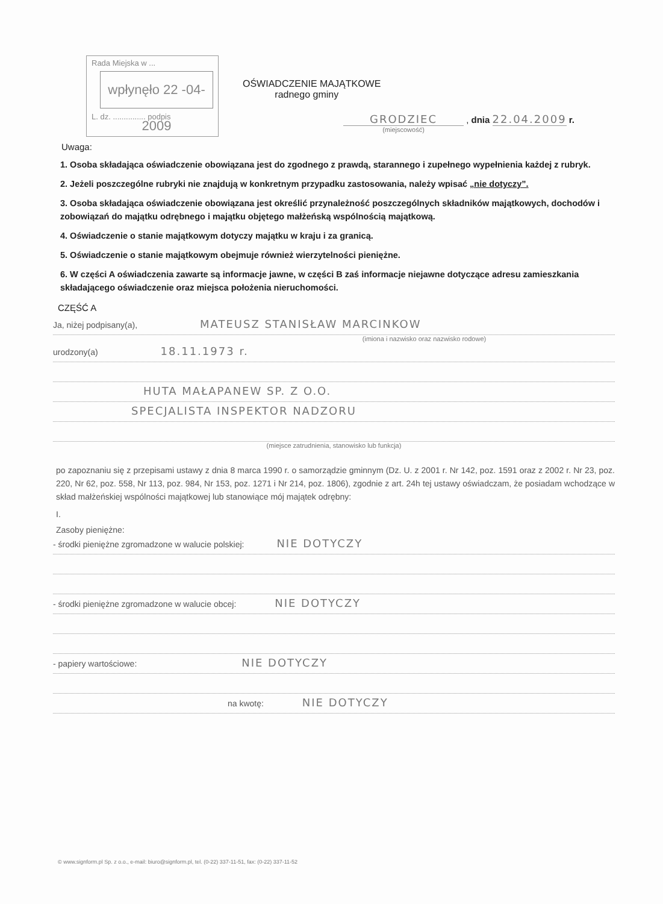Rada Miejska w ...
wpłynęło 22 -04- 2009
L. dz. ............... podpis
OŚWIADCZENIE MAJĄTKOWE
radnego gminy
GRODZIEC , dnia 22.04.2009 r.
(miejscowość)
Uwaga:
1. Osoba składająca oświadczenie obowiązana jest do zgodnego z prawdą, starannego i zupełnego wypełnienia każdej z rubryk.
2. Jeżeli poszczególne rubryki nie znajdują w konkretnym przypadku zastosowania, należy wpisać „nie dotyczy”.
3. Osoba składająca oświadczenie obowiązana jest określić przynależność poszczególnych składników majątkowych, dochodów i zobowiązań do majątku odrębnego i majątku objętego małżeńską wspólnością majątkową.
4. Oświadczenie o stanie majątkowym dotyczy majątku w kraju i za granicą.
5. Oświadczenie o stanie majątkowym obejmuje również wierzytelności pieniężne.
6. W części A oświadczenia zawarte są informacje jawne, w części B zaś informacje niejawne dotyczące adresu zamieszkania składającego oświadczenie oraz miejsca położenia nieruchomości.
CZĘŚĆ A
Ja, niżej podpisany(a), MATEUSZ STANISŁAW MARCINKOW
(imiona i nazwisko oraz nazwisko rodowe)
urodzony(a) 18.11.1973 r.
HUTA MAŁAPANEW SP. Z O.O.
SPECJALISTA INSPEKTOR NADZORU
(miejsce zatrudnienia, stanowisko lub funkcja)
po zapoznaniu się z przepisami ustawy z dnia 8 marca 1990 r. o samorządzie gminnym (Dz. U. z 2001 r. Nr 142, poz. 1591 oraz z 2002 r. Nr 23, poz. 220, Nr 62, poz. 558, Nr 113, poz. 984, Nr 153, poz. 1271 i Nr 214, poz. 1806), zgodnie z art. 24h tej ustawy oświadczam, że posiadam wchodzące w skład małżeńskiej wspólności majątkowej lub stanowiące mój majątek odrębny:
I.
Zasoby pieniężne:
- środki pieniężne zgromadzone w walucie polskiej: NIE DOTYCZY
- środki pieniężne zgromadzone w walucie obcej: NIE DOTYCZY
- papiery wartościowe: NIE DOTYCZY
na kwotę: NIE DOTYCZY
© www.signform.pl Sp. z o.o., e-mail: biuro@signform.pl, tel. (0-22) 337-11-51, fax: (0-22) 337-11-52